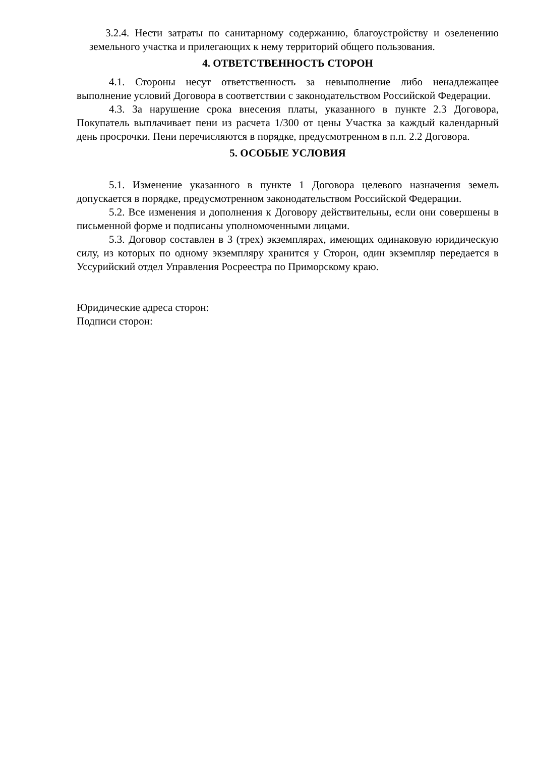3.2.4. Нести затраты по санитарному содержанию, благоустройству и озеленению земельного участка и прилегающих к нему территорий общего пользования.
4. ОТВЕТСТВЕННОСТЬ СТОРОН
4.1. Стороны несут ответственность за невыполнение либо ненадлежащее выполнение условий Договора в соответствии с законодательством Российской Федерации.
4.3. За нарушение срока внесения платы, указанного в пункте 2.3 Договора, Покупатель выплачивает пени из расчета 1/300 от цены Участка за каждый календарный день просрочки. Пени перечисляются в порядке, предусмотренном в п.п. 2.2 Договора.
5. ОСОБЫЕ УСЛОВИЯ
5.1. Изменение указанного в пункте 1 Договора целевого назначения земель допускается в порядке, предусмотренном законодательством Российской Федерации.
5.2. Все изменения и дополнения к Договору действительны, если они совершены в письменной форме и подписаны уполномоченными лицами.
5.3. Договор составлен в 3 (трех) экземплярах, имеющих одинаковую юридическую силу, из которых по одному экземпляру хранится у Сторон, один экземпляр передается в Уссурийский отдел Управления Росреестра по Приморскому краю.
Юридические адреса сторон:
Подписи сторон: